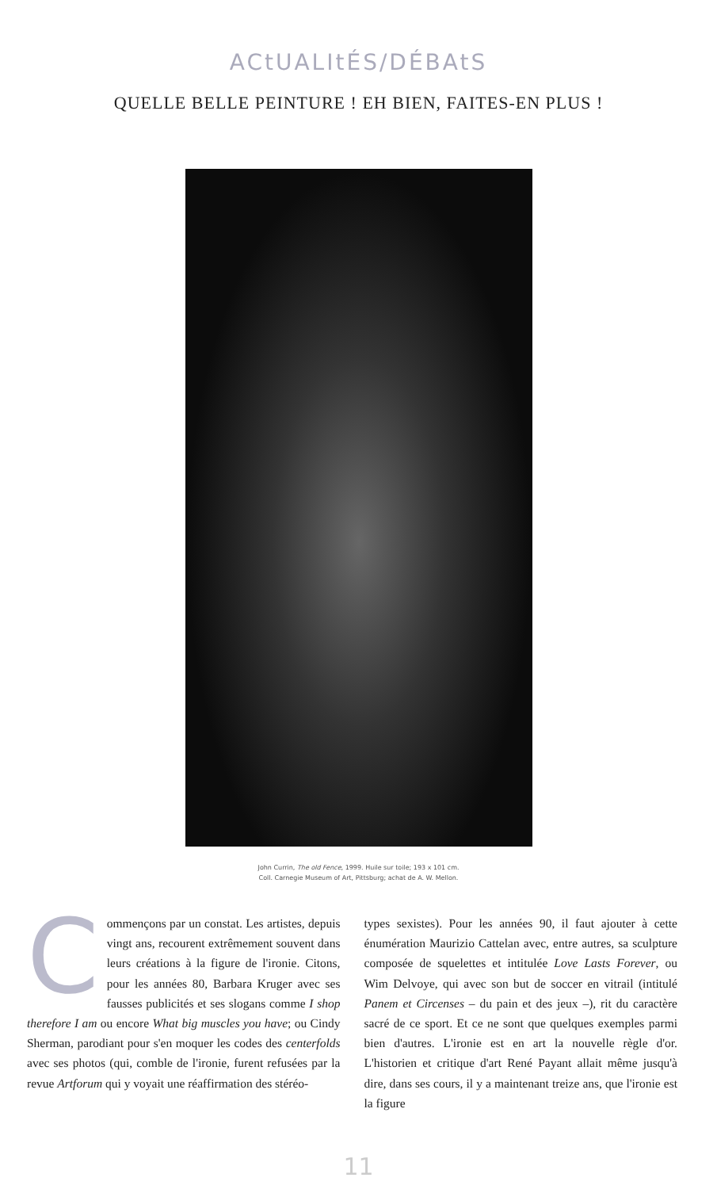ACtUALItÉS/DÉBAtS
QUELLE BELLE PEINTURE ! EH BIEN, FAITES-EN PLUS !
John Currin, The old Fence, 1999. Huile sur toile; 193 x 101 cm.
Coll. Carnegie Museum of Art, Pittsburg; achat de A. W. Mellon.
Commençons par un constat. Les artistes, depuis vingt ans, recourent extrêmement souvent dans leurs créations à la figure de l'ironie. Citons, pour les années 80, Barbara Kruger avec ses fausses publicités et ses slogans comme I shop therefore I am ou encore What big muscles you have; ou Cindy Sherman, parodiant pour s'en moquer les codes des centerfolds avec ses photos (qui, comble de l'ironie, furent refusées par la revue Artforum qui y voyait une réaffirmation des stéréo-
types sexistes). Pour les années 90, il faut ajouter à cette énumération Maurizio Cattelan avec, entre autres, sa sculpture composée de squelettes et intitulée Love Lasts Forever, ou Wim Delvoye, qui avec son but de soccer en vitrail (intitulé Panem et Circenses – du pain et des jeux –), rit du caractère sacré de ce sport. Et ce ne sont que quelques exemples parmi bien d'autres. L'ironie est en art la nouvelle règle d'or. L'historien et critique d'art René Payant allait même jusqu'à dire, dans ses cours, il y a maintenant treize ans, que l'ironie est la figure
11